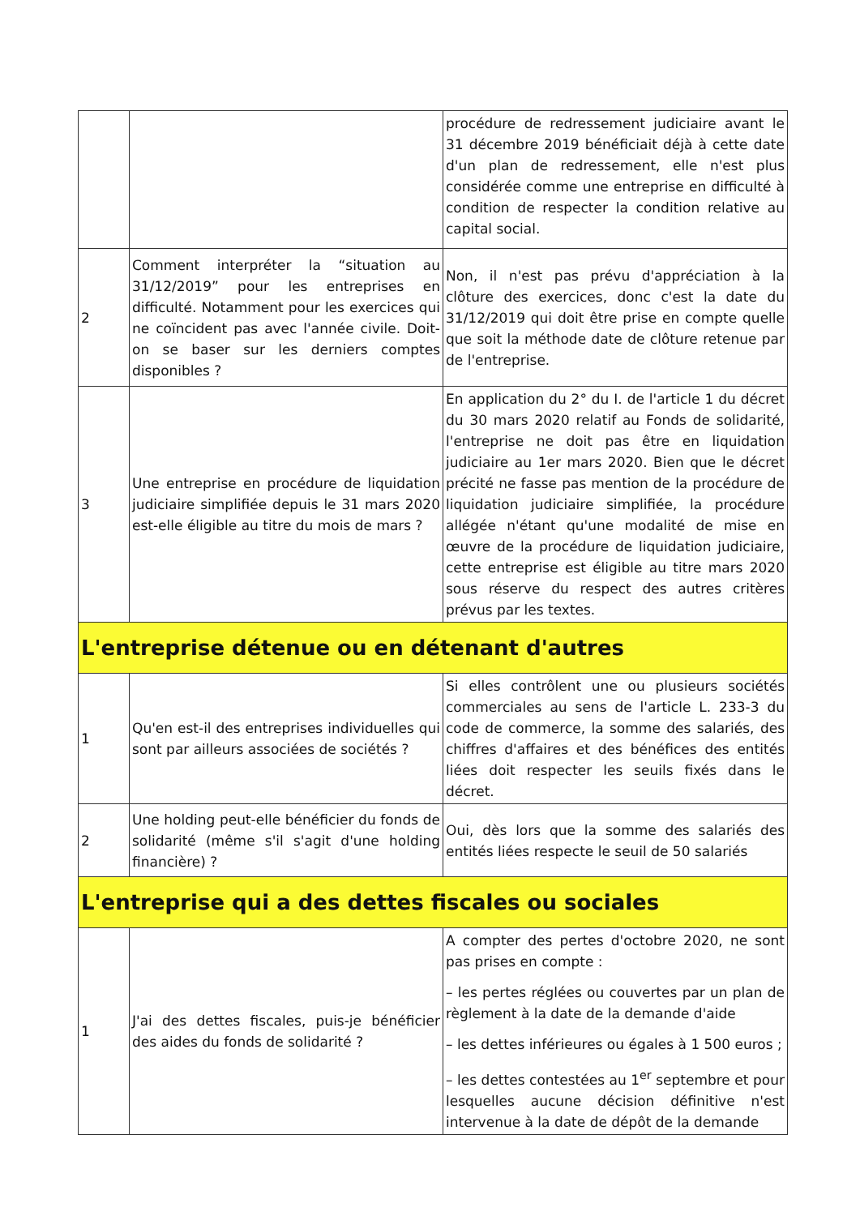| | | procédure de redressement judiciaire avant le 31 décembre 2019 bénéficiait déjà à cette date d'un plan de redressement, elle n'est plus considérée comme une entreprise en difficulté à condition de respecter la condition relative au capital social. |
| 2 | Comment interpréter la “situation au 31/12/2019” pour les entreprises en difficulté. Notamment pour les exercices qui ne coïncident pas avec l'année civile. Doit-on se baser sur les derniers comptes disponibles ? | Non, il n'est pas prévu d'appréciation à la clôture des exercices, donc c'est la date du 31/12/2019 qui doit être prise en compte quelle que soit la méthode date de clôture retenue par de l'entreprise. |
| 3 | Une entreprise en procédure de liquidation judiciaire simplifiée depuis le 31 mars 2020 est-elle éligible au titre du mois de mars ? | En application du 2° du I. de l'article 1 du décret du 30 mars 2020 relatif au Fonds de solidarité, l'entreprise ne doit pas être en liquidation judiciaire au 1er mars 2020. Bien que le décret précité ne fasse pas mention de la procédure de liquidation judiciaire simplifiée, la procédure allégée n'étant qu'une modalité de mise en œuvre de la procédure de liquidation judiciaire, cette entreprise est éligible au titre mars 2020 sous réserve du respect des autres critères prévus par les textes. |
| L'entreprise détenue ou en détenant d'autres | | |
| 1 | Qu'en est-il des entreprises individuelles qui sont par ailleurs associées de sociétés ? | Si elles contrôlent une ou plusieurs sociétés commerciales au sens de l'article L. 233-3 du code de commerce, la somme des salariés, des chiffres d'affaires et des bénéfices des entités liées doit respecter les seuils fixés dans le décret. |
| 2 | Une holding peut-elle bénéficier du fonds de solidarité (même s'il s'agit d'une holding financière) ? | Oui, dès lors que la somme des salariés des entités liées respecte le seuil de 50 salariés |
| L'entreprise qui a des dettes fiscales ou sociales | | |
| 1 | J'ai des dettes fiscales, puis-je bénéficier des aides du fonds de solidarité ? | A compter des pertes d'octobre 2020, ne sont pas prises en compte : – les pertes réglées ou couvertes par un plan de règlement à la date de la demande d'aide – les dettes inférieures ou égales à 1 500 euros ; – les dettes contestées au 1<sup>er</sup> septembre et pour lesquelles aucune décision définitive n'est intervenue à la date de dépôt de la demande |